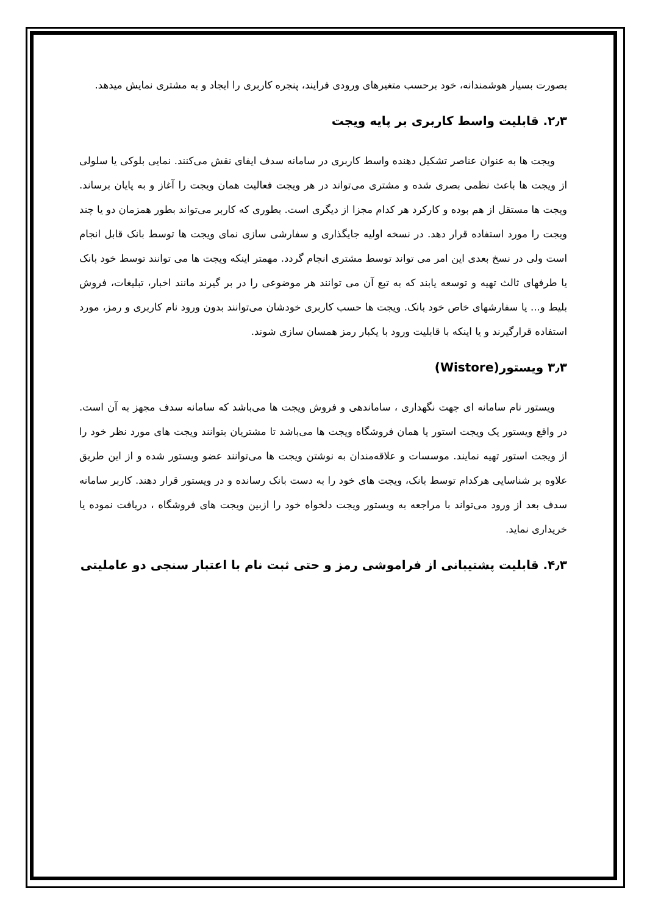بصورت بسیار هوشمندانه، خود برحسب متغیرهای ورودی فرایند، پنجره کاربری را ایجاد و به مشتری نمایش میدهد.
۲٫۳. قابلیت واسط کاربری بر پایه ویجت
ویجت ها به عنوان عناصر تشکیل دهنده واسط کاربری در سامانه سدف ایفای نقش می‌کنند. نمایی بلوکی یا سلولی از ویجت ها باعث نظمی بصری شده و مشتری می‌تواند در هر ویجت فعالیت همان ویجت را آغاز و به پایان برساند. ویجت ها مستقل از هم بوده و کارکرد هر کدام مجزا از دیگری است. بطوری که کاربر می‌تواند بطور همزمان دو یا چند ویجت را مورد استفاده قرار دهد. در نسخه اولیه جایگذاری و سفارشی سازی نمای ویجت ها توسط بانک قابل انجام است ولی در نسخ بعدی این امر می تواند توسط مشتری انجام گردد. مهمتر اینکه ویجت ها می توانند توسط خود بانک یا طرفهای ثالث تهیه و توسعه یابند که به تبع آن می توانند هر موضوعی را در بر گیرند مانند اخبار، تبلیغات، فروش بلیط و... یا سفارشهای خاص خود بانک. ویجت ها حسب کاربری خودشان می‌توانند بدون ورود نام کاربری و رمز، مورد استفاده قرارگیرند و یا اینکه با قابلیت ورود با یکبار رمز همسان سازی شوند.
۳٫۳ ویستور(Wistore)
ویستور نام سامانه ای جهت نگهداری ، ساماندهی و فروش ویجت ها می‌باشد که سامانه سدف مجهز به آن است. در واقع ویستور یک ویجت استور یا همان فروشگاه ویجت ها می‌باشد تا مشتریان بتوانند ویجت های مورد نظر خود را از ویجت استور تهیه نمایند. موسسات و علاقه‌مندان به نوشتن ویجت ها می‌توانند عضو ویستور شده و از این طریق علاوه بر شناسایی هرکدام توسط بانک، ویجت های خود را به دست بانک رسانده و در ویستور قرار دهند. کاربر سامانه سدف بعد از ورود می‌تواند با مراجعه به ویستور ویجت دلخواه خود را ازبین ویجت های فروشگاه ، دریافت نموده یا خریداری نماید.
۴٫۳. قابلیت پشتیبانی از فراموشی رمز و حتی ثبت نام با اعتبار سنجی دو عاملیتی